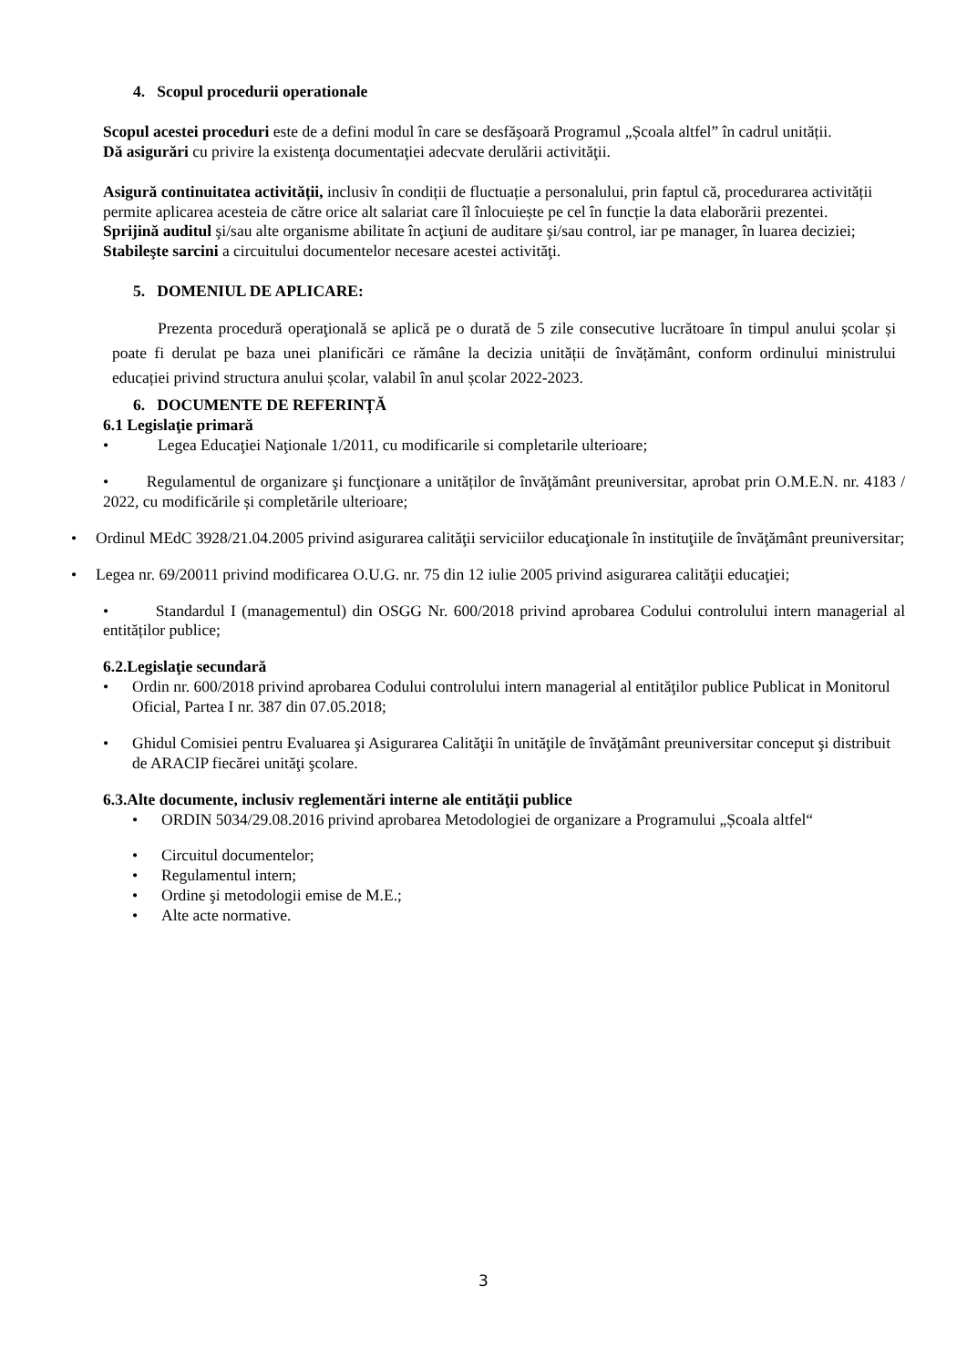4. Scopul procedurii operationale
Scopul acestei proceduri este de a defini modul în care se desfăşoară Programul „Școala altfel” în cadrul unității.
Dă asigurări cu privire la existenţa documentaţiei adecvate derulării activităţii.
Asigură continuitatea activității, inclusiv în condiții de fluctuație a personalului, prin faptul că, procedurarea activității permite aplicarea acesteia de către orice alt salariat care îl înlocuiește pe cel în funcție la data elaborării prezentei.
Sprijină auditul şi/sau alte organisme abilitate în acţiuni de auditare şi/sau control, iar pe manager, în luarea deciziei;
Stabileşte sarcini a circuitului documentelor necesare acestei activităţi.
5. DOMENIUL DE APLICARE:
Prezenta procedură operaţională se aplică pe o durată de 5 zile consecutive lucrătoare în timpul anului școlar și poate fi derulat pe baza unei planificări ce rămâne la decizia unității de învățământ, conform ordinului ministrului educației privind structura anului școlar, valabil în anul școlar 2022-2023.
6. DOCUMENTE DE REFERINȚĂ
6.1 Legislaţie primară
• Legea Educaţiei Naţionale 1/2011, cu modificarile si completarile ulterioare;
• Regulamentul de organizare şi funcţionare a unităților de învăţământ preuniversitar, aprobat prin O.M.E.N. nr. 4183 / 2022, cu modificările și completările ulterioare;
• Ordinul MEdC 3928/21.04.2005 privind asigurarea calităţii serviciilor educaţionale în instituţiile de învăţământ preuniversitar;
• Legea nr. 69/20011 privind modificarea O.U.G. nr. 75 din 12 iulie 2005 privind asigurarea calităţii educaţiei;
• Standardul I (managementul) din OSGG Nr. 600/2018 privind aprobarea Codului controlului intern managerial al entităților publice;
6.2.Legislaţie secundară
• Ordin nr. 600/2018 privind aprobarea Codului controlului intern managerial al entităţilor publice Publicat in Monitorul Oficial, Partea I nr. 387 din 07.05.2018;
• Ghidul Comisiei pentru Evaluarea şi Asigurarea Calităţii în unităţile de învăţământ preuniversitar conceput şi distribuit de ARACIP fiecărei unităţi şcolare.
6.3.Alte documente, inclusiv reglementări interne ale entităţii publice
• ORDIN 5034/29.08.2016 privind aprobarea Metodologiei de organizare a Programului „Școala altfel“
• Circuitul documentelor;
• Regulamentul intern;
• Ordine şi metodologii emise de M.E.;
• Alte acte normative.
3